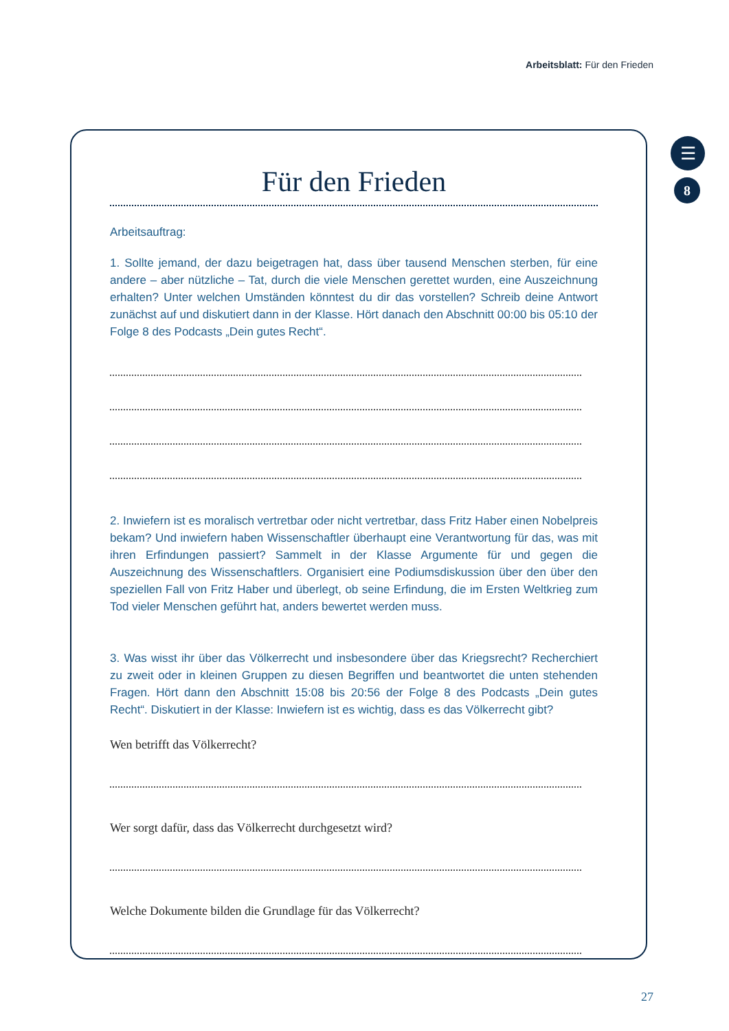Arbeitsblatt: Für den Frieden
☰
8
Für den Frieden
Arbeitsauftrag:
1. Sollte jemand, der dazu beigetragen hat, dass über tausend Menschen sterben, für eine andere – aber nützliche – Tat, durch die viele Menschen gerettet wurden, eine Auszeichnung erhalten? Unter welchen Umständen könntest du dir das vorstellen? Schreib deine Antwort zunächst auf und diskutiert dann in der Klasse. Hört danach den Abschnitt 00:00 bis 05:10 der Folge 8 des Podcasts „Dein gutes Recht“.
2. Inwiefern ist es moralisch vertretbar oder nicht vertretbar, dass Fritz Haber einen Nobelpreis bekam? Und inwiefern haben Wissenschaftler überhaupt eine Verantwortung für das, was mit ihren Erfindungen passiert? Sammelt in der Klasse Argumente für und gegen die Auszeichnung des Wissenschaftlers. Organisiert eine Podiumsdiskussion über den über den speziellen Fall von Fritz Haber und überlegt, ob seine Erfindung, die im Ersten Weltkrieg zum Tod vieler Menschen geführt hat, anders bewertet werden muss.
3. Was wisst ihr über das Völkerrecht und insbesondere über das Kriegsrecht? Recherchiert zu zweit oder in kleinen Gruppen zu diesen Begriffen und beantwortet die unten stehenden Fragen. Hört dann den Abschnitt 15:08 bis 20:56 der Folge 8 des Podcasts „Dein gutes Recht“. Diskutiert in der Klasse: Inwiefern ist es wichtig, dass es das Völkerrecht gibt?
Wen betrifft das Völkerrecht?
Wer sorgt dafür, dass das Völkerrecht durchgesetzt wird?
Welche Dokumente bilden die Grundlage für das Völkerrecht?
27